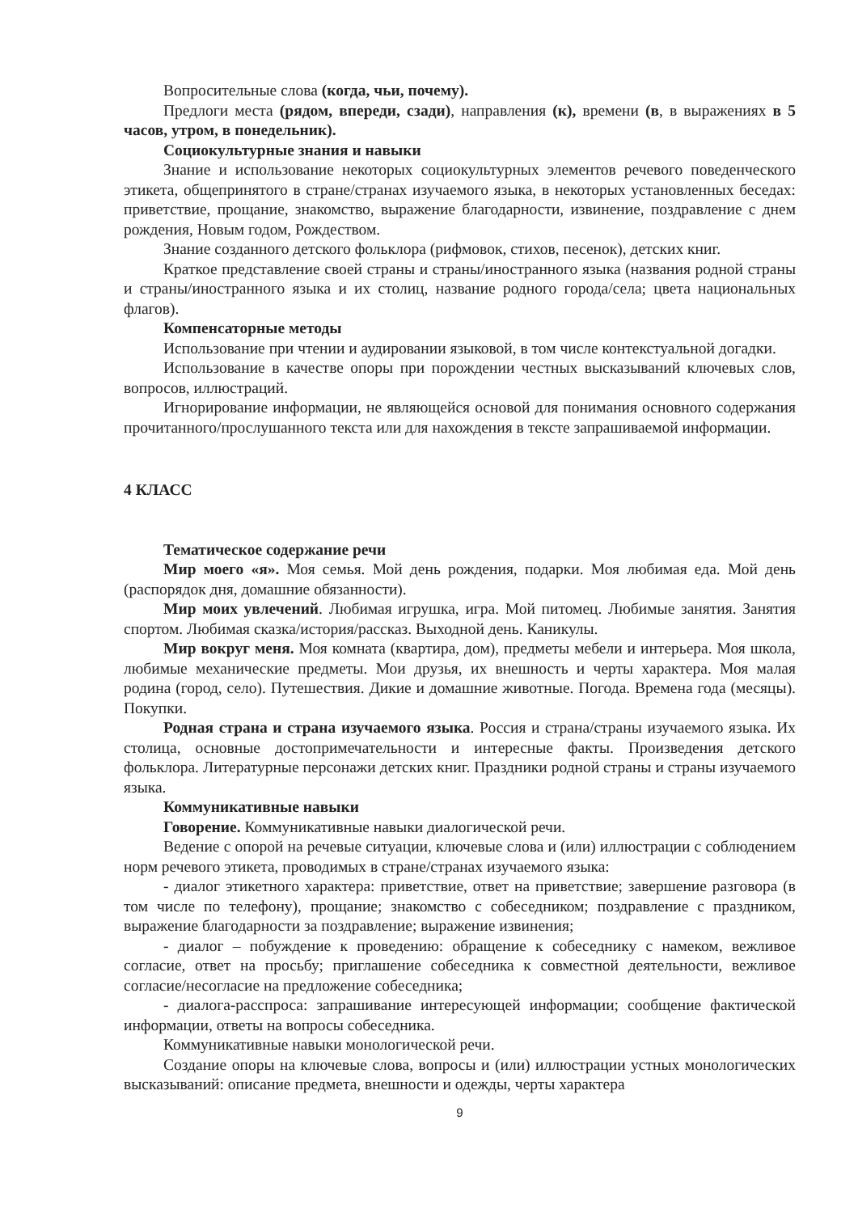Вопросительные слова (когда, чьи, почему).
Предлоги места (рядом, впереди, сзади), направления (к), времени (в, в выражениях в 5 часов, утром, в понедельник).
Социокультурные знания и навыки
Знание и использование некоторых социокультурных элементов речевого поведенческого этикета, общепринятого в стране/странах изучаемого языка, в некоторых установленных беседах: приветствие, прощание, знакомство, выражение благодарности, извинение, поздравление с днем рождения, Новым годом, Рождеством.
Знание созданного детского фольклора (рифмовок, стихов, песенок), детских книг.
Краткое представление своей страны и страны/иностранного языка (названия родной страны и страны/иностранного языка и их столиц, название родного города/села; цвета национальных флагов).
Компенсаторные методы
Использование при чтении и аудировании языковой, в том числе контекстуальной догадки.
Использование в качестве опоры при порождении честных высказываний ключевых слов, вопросов, иллюстраций.
Игнорирование информации, не являющейся основой для понимания основного содержания прочитанного/прослушанного текста или для нахождения в тексте запрашиваемой информации.
4 КЛАСС
Тематическое содержание речи
Мир моего «я». Моя семья. Мой день рождения, подарки. Моя любимая еда. Мой день (распорядок дня, домашние обязанности).
Мир моих увлечений. Любимая игрушка, игра. Мой питомец. Любимые занятия. Занятия спортом. Любимая сказка/история/рассказ. Выходной день. Каникулы.
Мир вокруг меня. Моя комната (квартира, дом), предметы мебели и интерьера. Моя школа, любимые механические предметы. Мои друзья, их внешность и черты характера. Моя малая родина (город, село). Путешествия. Дикие и домашние животные. Погода. Времена года (месяцы). Покупки.
Родная страна и страна изучаемого языка. Россия и страна/страны изучаемого языка. Их столица, основные достопримечательности и интересные факты. Произведения детского фольклора. Литературные персонажи детских книг. Праздники родной страны и страны изучаемого языка.
Коммуникативные навыки
Говорение. Коммуникативные навыки диалогической речи.
Ведение с опорой на речевые ситуации, ключевые слова и (или) иллюстрации с соблюдением норм речевого этикета, проводимых в стране/странах изучаемого языка:
- диалог этикетного характера: приветствие, ответ на приветствие; завершение разговора (в том числе по телефону), прощание; знакомство с собеседником; поздравление с праздником, выражение благодарности за поздравление; выражение извинения;
- диалог – побуждение к проведению: обращение к собеседнику с намеком, вежливое согласие, ответ на просьбу; приглашение собеседника к совместной деятельности, вежливое согласие/несогласие на предложение собеседника;
- диалога-расспроса: запрашивание интересующей информации; сообщение фактической информации, ответы на вопросы собеседника.
Коммуникативные навыки монологической речи.
Создание опоры на ключевые слова, вопросы и (или) иллюстрации устных монологических высказываний: описание предмета, внешности и одежды, черты характера
9